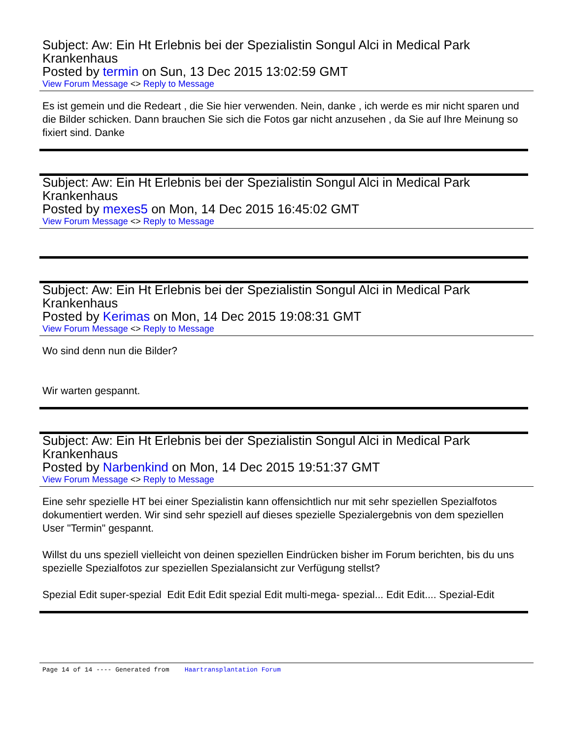Subject: Aw: Ein Ht Erlebnis bei der Spezialistin Songul Alci in Medical Park Krankenhaus
Posted by termin on Sun, 13 Dec 2015 13:02:59 GMT
View Forum Message <> Reply to Message
Es ist gemein und die Redeart , die Sie hier verwenden. Nein, danke , ich werde es mir nicht sparen und die Bilder schicken. Dann brauchen Sie sich die Fotos gar nicht anzusehen , da Sie auf Ihre Meinung so fixiert sind. Danke
Subject: Aw: Ein Ht Erlebnis bei der Spezialistin Songul Alci in Medical Park Krankenhaus
Posted by mexes5 on Mon, 14 Dec 2015 16:45:02 GMT
View Forum Message <> Reply to Message
Subject: Aw: Ein Ht Erlebnis bei der Spezialistin Songul Alci in Medical Park Krankenhaus
Posted by Kerimas on Mon, 14 Dec 2015 19:08:31 GMT
View Forum Message <> Reply to Message
Wo sind denn nun die Bilder?
Wir warten gespannt.
Subject: Aw: Ein Ht Erlebnis bei der Spezialistin Songul Alci in Medical Park Krankenhaus
Posted by Narbenkind on Mon, 14 Dec 2015 19:51:37 GMT
View Forum Message <> Reply to Message
Eine sehr spezielle HT bei einer Spezialistin kann offensichtlich nur mit sehr speziellen Spezialfotos dokumentiert werden. Wir sind sehr speziell auf dieses spezielle Spezialergebnis von dem speziellen User "Termin" gespannt.
Willst du uns speziell vielleicht von deinen speziellen Eindrücken bisher im Forum berichten, bis du uns spezielle Spezialfotos zur speziellen Spezialansicht zur Verfügung stellst?
Spezial Edit super-spezial Edit Edit Edit spezial Edit multi-mega- spezial... Edit Edit.... Spezial-Edit
Page 14 of 14 ---- Generated from Haartransplantation Forum